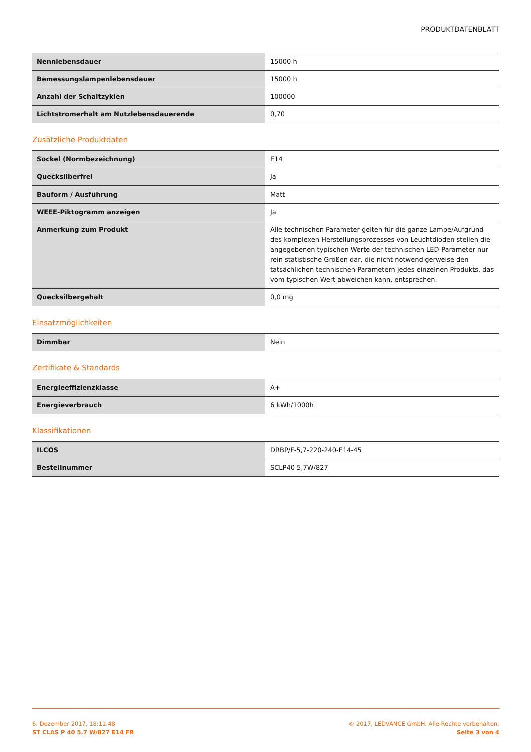PRODUKTDATENBLATT
| Nennlebensdauer | 15000 h |
| Bemessungslampenlebensdauer | 15000 h |
| Anzahl der Schaltzyklen | 100000 |
| Lichtstromerhalt am Nutzlebensdauerende | 0,70 |
Zusätzliche Produktdaten
| Sockel (Normbezeichnung) | E14 |
| Quecksilberfrei | Ja |
| Bauform / Ausführung | Matt |
| WEEE-Piktogramm anzeigen | Ja |
| Anmerkung zum Produkt | Alle technischen Parameter gelten für die ganze Lampe/Aufgrund des komplexen Herstellungsprozesses von Leuchtdioden stellen die angegebenen typischen Werte der technischen LED-Parameter nur rein statistische Größen dar, die nicht notwendigerweise den tatsächlichen technischen Parametern jedes einzelnen Produkts, das vom typischen Wert abweichen kann, entsprechen. |
| Quecksilbergehalt | 0,0 mg |
Einsatzmöglichkeiten
| Dimmbar | Nein |
Zertifikate & Standards
| Energieeffizienzklasse | A+ |
| Energieverbrauch | 6 kWh/1000h |
Klassifikationen
| ILCOS | DRBP/F-5,7-220-240-E14-45 |
| Bestellnummer | SCLP40 5,7W/827 |
6. Dezember 2017, 18:11:48
ST CLAS P 40 5.7 W/827 E14 FR
© 2017, LEDVANCE GmbH. Alle Rechte vorbehalten.
Seite 3 von 4